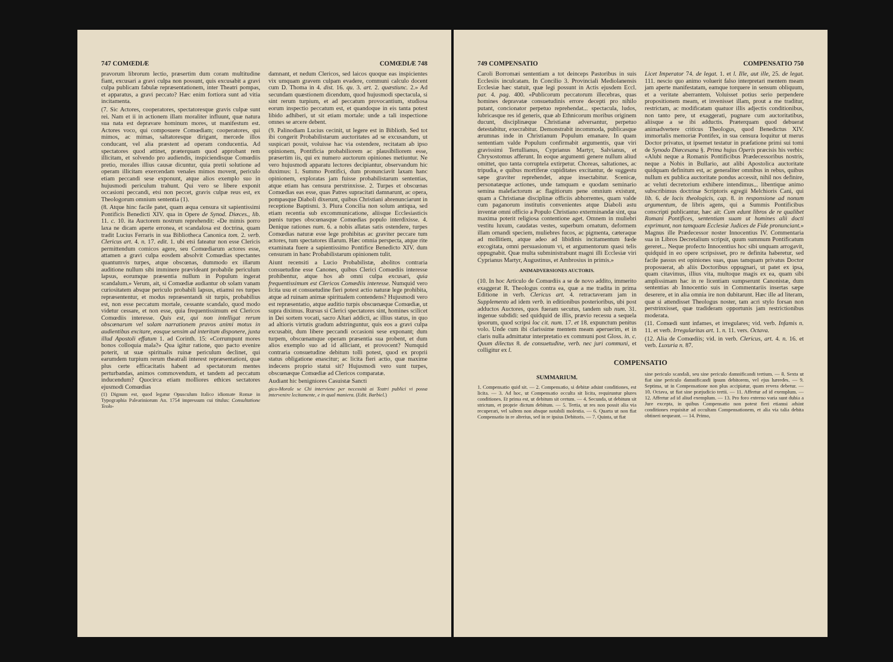747 COMŒDIÆ COMŒDIÆ 748
pravorum librorum lectio, præsertim dum coram multitudine fiant, excusari a gravi culpa non possunt, quis excusabit a gravi culpa publicam fabulæ repræsentationem, inter Theatri pompas, et apparatus, a gravi peccato? Hæc enim fortiora sunt ad vitia incitamenta.
(7. Sic Actores, cooperatores, spectatoresque gravis culpæ sunt rei. Nam et ii in actionem illam moraliter influunt, quæ natura sua nata est depravare hominum mores, ut manifestum est. Actores voco, qui composuere Comœdiam; cooperatores, qui mimos, ac mimas, saltatoresque dirigant, mercede illos conducant, vel alia præstent ad operam conducentia. Ad spectatores quod attinet, præterquam quod approbant rem illicitam, et solvendo pro audiendis, inspiciendisque Comœdiis pretio, morales illius causæ dicuntur, quia pretii solutione ad operam illicitam exercendam venales mimos movent, periculo etiam peccandi sese exponunt, atque alios exemplo suo in hujusmodi periculum trahunt. Qui vero se libere exponit occasioni peccandi, etsi non peccet, gravis culpæ reus est, ex Theologorum omnium sententia (1).
(8. Atque hinc facile patet, quam æqua censura sit sapientissimi Pontificis Benedicti XIV. qua in Opere de Synod. Diœces., lib. 11. c. 10. ita Auctorem nostrum reprehendit: «De mimis porro laxa ne dicam aperte erronea, et scandalosa est doctrina, quam tradit Lucius Ferraris in sua Bibliotheca Canonica tom. 2. verb. Clericus art. 4. n. 17. edit. 1. ubi etsi fateatur non esse Clericis permittendum comicos agere, seu Comœdiarum actores esse, attamen a gravi culpa eosdem absolvit Comœdias spectantes quantumvis turpes, atque obscœnas, dummodo ex illarum auditione nullum sibi imminere prævideant probabile periculum lapsus, eorumque præsentia nullum in Populum ingerat scandalum.» Verum, ait, si Comœdiæ audiantur ob solam vanam curiositatem absque periculo probabili lapsus, etiamsi res turpes repræsententur, et modus repræsentandi sit turpis, probabilius est, non esse peccatum mortale, cessante scandalo, quod modo videtur cessare, et non esse, quia frequentissimum est Clericos Comœdiis interesse. Quis est, qui non intelligat rerum obscœnarum vel solam narrationem pravos animi motus in audientibus excitare, eosque sensim ad interitum disponere, juxta illud Apostoli effatum 1. ad Corinth. 15: «Corrumpunt mores bonos colloquia mala?» Qua igitur ratione, quo pacto evenire poterit, ut suæ spiritualis ruinæ periculum declinet, qui earumdem turpium rerum theatrali interest repræsentationi, quæ plus certe efficacitatis habent ad spectatorum mentes perturbandas, animos commovendum, et tandem ad peccatum inducendum? Quocirca etiam molliores ethices sectatores ejusmodi Comœdias
(1) Dignum est, quod legatur Opusculum Italico idiomate Romæ in Typographia Paleariniorum An. 1754 impressum cui titulus: Consultatione Teolo-
damnant, et nedum Clericos, sed laicos quoque eas inspicientes vix umquam gravem culpam evadere, communi calculo docent cum D. Thoma in 4. dist. 16. qu. 3. art. 2. quæstiunc. 2.» Ad secundam quæstionem dicendum, quod hujusmodi spectacula, si sint rerum turpium, et ad peccatum provocantium, studiosa eorum inspectio peccatum est, et quandoque in eis tanta potest libido adhiberi, ut sit etiam mortale: unde a tali inspectione omnes se arcere debent.
(9. Palinodiam Lucius cecinit, ut legere est in Biblioth. Sed tot ibi congerit Probabilistarum auctoritates ad se excusandum, ut suspicari possit, voluisse hac via ostendere, recitatam ab ipso opinionem, Pontificia probabiliorem ac plausibiliorem esse, præsertim iis, qui ex numero auctorum opiniones metiuntur. Ne vero hujusmodi apparatu lectores decipiantur, observandum hic duximus: 1. Summo Pontifici, dum pronunciavit laxam hanc opinionem, exploratas jam fuisse probabilistarum sententias, atque etiam has censura perstrinxisse. 2. Turpes et obscœnas Comœdias eas esse, quas Patres supracitati damnarunt, ac opera, pompasque Diaboli dixerunt, quibus Christiani abrenunciarunt in receptione Baptismi. 3. Plura Concilia non solum antiqua, sed etiam recentia sub excommunicatione, aliisque Ecclesiasticis pœnis turpes obscœnasque Comœdias populo interdixisse. 4. Denique rationes num. 6. a nobis allatas satis ostendere, turpes Comœdias naturæ esse lege prohibitas ac graviter peccare tum actores, tum spectatores illarum. Hæc omnia perspecta, atque rite examinata fuere a sapientissimo Pontifice Benedicto XIV. dum censuram in hanc Probabilistarum opinionem tulit.
Aiunt recensiti a Lucio Probabilistæ, abolitos contraria consuetudine esse Canones, quibus Clerici Comœdiis interesse prohibentur, atque hos ab omni culpa excusari, quia frequentissimum est Clericos Comœdiis interesse. Numquid vero licita usu et consuetudine fieri potest actio naturæ lege prohibita, atque ad ruinam animæ spiritualem contendens? Hujusmodi vero est repræsentatio, atque auditio turpis obscœnæque Comœdiæ, ut supra diximus. Rursus si Clerici spectatores sint, homines scilicet in Dei sortem vocati, sacro Altari addicti, ac illius status, in quo ad altioris virtutis gradum adstringuntur, quis eos a gravi culpa excusabit, dum libere peccandi occasioni sese exponant; dum turpem, obscœnamque operam præsentia sua probent, et dum alios exemplo suo ad id alliciant, et provocent? Numquid contraria consuetudine debitum tolli potest, quod ex proprii status obligatione enascitur; ac licita fieri actio, quæ maxime indecens proprio statui sit? Hujusmodi vero sunt turpes, obscœnæque Comœdiæ ad Clericos comparatæ.
Audiant hic benigniores Casuistæ Sancti
gico-Morale se Chi interviene per necessità ai Teatri publici vi possa intervenire lecitamente, e in qual maniera. (Edit. Barbiel.)
749 COMPENSATIO COMPENSATIO 750
Caroli Borromæi sententiam a tot deinceps Pastoribus in suis Ecclesiis inculcatam. In Concilio 3. Provinciali Mediolanensis Ecclesiæ hæc statuit, quæ legi possunt in Actis ejusdem Eccl. par. 4. pag. 400. «Publicorum peccatorum illecebras, quas homines depravatæ consuetudinis errore decepti pro nihilo putant, concionator perpetuo reprehendat... spectacula, ludos, lubricasque res id generis, quæ ab Ethnicorum moribus originem ducunt, disciplinæque Christianæ adversantur, perpetuo detestabitur, execrabitur. Demonstrabit incommoda, publicasque ærumnas inde in Christianum Populum emanare. In quam sententiam valde Populum confirmabit argumentis, quæ viri gravissimi Tertullianus, Cyprianus Martyr, Salvianus, et Chrysostomus afferunt. In eoque argumenti genere nullum aliud omittet, quo tanta corruptela extirpetur. Choreas, saltationes, ac tripudia, e quibus mortiferæ cupiditates excitantur, de suggestu sæpe graviter reprehendet, atque insectabitur. Scenicæ, personatæque actiones, unde tamquam e quodam seminario semina malefactorum ac flagitiorum pene omnium existunt, quam a Christianæ disciplinæ officiis abhorrentes, quam valde cum paganorum institutis convenientes atque Diaboli astu inventæ omni officio a Populo Christiano exterminandæ sint, qua maxima poterit religiosa contentione aget. Omnem in muliebri vestitu luxum, caudatas vestes, superbum ornatum, deformem illam ornandi speciem, muliebres fucos, ac pigmenta, cæteraque ad mollitiem, atque adeo ad libidinis incitamentum fœde excogitata, omni persuasionum vi, et argumentorum quasi telis oppugnabit. Quæ multa subministrabunt magni illi Ecclesiæ viri Cyprianus Martyr, Augustinus, et Ambrosius in primis.»
ANIMADVERSIONES AUCTORIS.
(10. In hoc Articulo de Comœdiis a se de novo addito, immerito exaggerat R. Theologus contra ea, quæ a me tradita in prima Editione in verb. Clericus art. 4. retractaveram jam in Supplemento ad idem verb. in editionibus posterioribus, ubi post adductos Auctores, quos fueram secutus, tandem sub num. 31. ingenue subdidi: sed quidquid de illis, prævio recessu a sequela ipsorum, quod scripsi loc cit. num. 17. et 18. expunctum penitus volo. Unde cum ibi clarissime mentem meam aperuerim, et in claris nulla admittatur interpretatio ex communi post Gloss. in. c. Quum dilectus 8. de consuetudine, verb. nec juri communi, et colligitur ex l.
Licet Imperator 74. de legat. 1. et l. Ille, aut ille, 25. de legat. 111. nescio quo animo voluerit falso interpretari mentem meam jam aperte manifestatam, eamque torquere in sensum obliquum, et a veritate aberrantem. Voluisset potius serio perpendere propositionem meam, et invenisset illam, prout a me traditur, restrictam, ac modificatam quatuor illis adjectis conditionibus, non tanto pere, ut exaggerati, pugnare cum auctoritatibus, aliisque a se ibi adductis. Præterquam quod debuerat animadvertere criticus Theologus, quod Benedictus XIV. immortalis memoriæ Pontifex, in sua censura loquitur ut merus Doctor privatus, ut ipsemet testatur in præfatione primi sui tomi de Synodo Diœcesana §. Prima hujus Operis præcisis his verbis: «Alubi neque a Romanis Pontificibus Prædecessoribus nostris, neque a Nobis in Bullario, aut alibi Apostolica auctoritate quidquam definitum est, ac generaliter omnibus in rebus, quibus nullum ex publica auctoritate pondus accessit, nihil nos definire, ac veluti decretorium exhibere intendimus... libentique animo subscribimus doctrinæ Scriptoris egregii Melchioris Cani, qui lib. 6. de locis theologicis, cap. 8. in responsione ad nonum argumentum, de libris agens, qui a Summis Pontificibus conscripti publicantur, hæc ait: Cum edunt libros de re qualibet Romani Pontifices, sententiam suam ut homines alii docti exprimunt, non tamquam Ecclesiæ Judices de Fide pronunciant.» Magnus ille Prædecessor noster Innocentius IV. Commentaria sua in Libros Decretalium scripsit, quum summum Pontificatum gereret... Neque profecto Innocentius hoc sibi unquam arrogavit, quidquid in eo opere scripsisset, pro re definita haberetur, sed facile passus est opiniones suas, quas tamquam privatus Doctor proposuerat, ab aliis Doctoribus oppugnari, ut patet ex ipsa, quam citavimus, illius vita, multoque magis ex ea, quam sibi amplissimam hac in re licentiam sumpserunt Canonistæ, dum sententias ab Innocentio suis in Commentariis insertas sæpe deserere, et in alia omnia ire non dubitarunt. Hæc ille ad literam, quæ si attendisset Theologus noster, tam acri stylo forsan non perstrinxisset, quæ tradideram opportunis jam restrictionibus moderata.
(11. Comœdi sunt infames, et irregulares; vid. verb. Infamis n. 11. et verb. Irregularitas art. 1. n. 11. vers. Octava.
(12. Alia de Comœdiis; vid. in verb. Clericus, art. 4. n. 16. et verb. Luxuria n. 87.
COMPENSATIO
SUMMARIUM.
1. Compensatio quid sit. — 2. Compensatio, si debitæ adsint conditiones, est licita. — 3. Ad hoc, ut Compensatio occulta sit licita, requiruntur plures conditiones. Et prima est, ut debitum sit certum. — 4. Secunda, ut debitum sit strictum, et proprie dictum debitum. — 5. Tertia, ut res non possit alia via recuperari, vel saltem non absque notabili molestia. — 6. Quarta ut non fiat Compensatio in re alterius, sed in re ipsius Debitoris. — 7. Quinta, ut fiat
sine periculo scandali, seu sine periculo damnificandi tertium. — 8. Sexta ut fiat sine periculo damnificandi ipsum debitorem, vel ejus hæredes. — 9. Septima, ut in Compensatione non plus accipiatur, quam revera debetur. — 10. Octava, ut fiat sine præjudicio tertii. — 11. Affertur ad id exemplum. — 12. Affertur ad id aliud exemplum. — 13. Pro foro externo varia sunt dubia a Jure excepta, in quibus Compensatio non potest fieri etiamsi adsint conditiones requisitæ ad occultam Compensationem, et alia via talia debita obtineri nequeant. — 14. Primo,